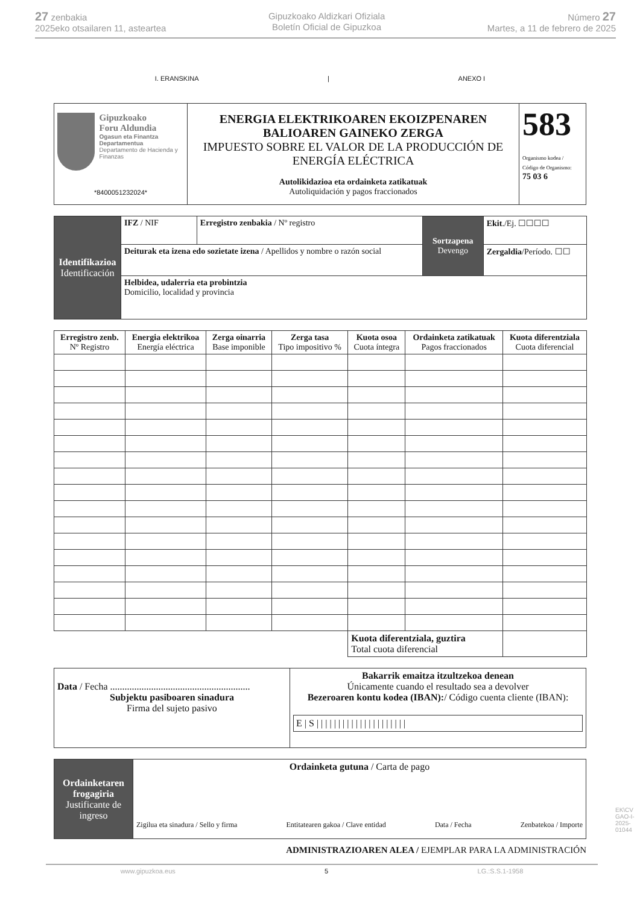27 zenbakia
2025eko otsailaren 11, asteartea
Gipuzkoako Aldizkari Ofiziala
Boletín Oficial de Gipuzkoa
Número 27
Martes, a 11 de febrero de 2025
I. ERANSKINA | ANEXO I
| Gipuzkoako Foru Aldundia Ogasun eta Finantza Departamentua Departamento de Hacienda y Finanzas *8400051232024* | ENERGIA ELEKTRIKOAREN EKOIZPENAREN BALIOAREN GAINEKO ZERGA IMPUESTO SOBRE EL VALOR DE LA PRODUCCIÓN DE ENERGÍA ELÉCTRICA Autolikidazioa eta ordainketa zatikatuak Autoliquidación y pagos fraccionados | 583 Organismo kodea / Código de Organismo: 75 03 6 |
| Identifikazioa Identificación | IFZ / NIF | Erregistro zenbakia / Nº registro | Sortzapena Devengo | Ekit ./Ej. ☐☐☐☐ |
| | Deiturak eta izena edo sozietate izena / Apellidos y nombre o razón social | | | Zergaldia /Período. ☐☐ |
| | Helbidea, udalerria eta probintzia Domicilio, localidad y provincia | | | |
| Erregistro zenb. Nº Registro | Energia elektrikoa Energía eléctrica | Zerga oinarria Base imponible | Zerga tasa Tipo impositivo % | Kuota osoa Cuota íntegra | Ordainketa zatikatuak Pagos fraccionados | Kuota diferentziala Cuota diferencial |
| --- | --- | --- | --- | --- | --- | --- |
| | | | | Kuota diferentziala, guztira Total cuota diferencial | | |
| Data / Fecha .......................................................... Subjektu pasiboaren sinadura Firma del sujeto pasivo | Bakarrik emaitza itzultzekoa denean Únicamente cuando el resultado sea a devolver Bezeroaren kontu kodea (IBAN): / Código cuenta cliente (IBAN): E / S / / / / / / / / / / / / / / / / / / / / / |
| Ordainketaren frogagiria Justificante de ingreso | Ordainketa gutuna / Carta de pago Zigilua eta sinadura / Sello y firma Entitatearen gakoa / Clave entidad Data / Fecha Zenbatekoa / Importe |
ADMINISTRAZIOAREN ALEA / EJEMPLAR PARA LA ADMINISTRACIÓN
www.gipuzkoa.eus 5 LG.:S.S.1-1958
EK\CV GAO-I-2025-01044